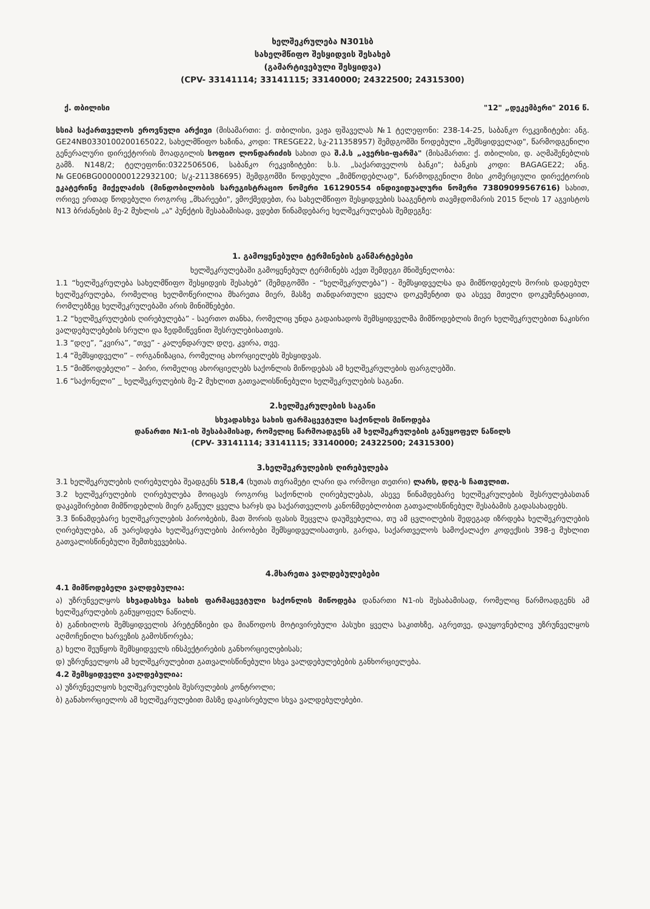ხელშეკრულება N301სბ
სახელმწიფო შესყიდვის შესახებ
(გამარტივებული შესყიდვა)
(CPV- 33141114; 33141115; 33140000; 24322500; 24315300)
ქ. თბილისი "12" „დეკემბერი" 2016 წ.
სსიპ საქართველოს ეროვნული არქივი (მისამართი: ქ. თბილისი, ვაჟა ფშაველას №1 ტელეფონი: 238-14-25, საბანკო რეკვიზიტები: ანგ. GE24NB0330100200165022, სახელმწიფო ხაზინა, კოდი: TRESGE22, სკ-211358957) შემდგომში წოდებული „შემსყიდველად", წარმოდგენილი გენერალური დირექტორის მოადგილის სოფიო ლონდარიძის სახით და შ.პ.ს „ავერსი-ფარმა" (მისამართი: ქ. თბილისი, დ. აღმაშენებლის გამზ. N148/2; ტელეფონი:0322506506, საბანკო რეკვიზიტები: ს.ს. „საქართველოს ბანკი"; ბანკის კოდი: BAGAGE22; ანგ.№GE06BG0000000122932100; ს/კ-211386695) შემდგომში წოდებული „მიმწოდებლად", წარმოდგენილი მისი კომერციული დირექტორის ეკატერინე მიქელაძის (მინდობილობის სარეგისტრაციო ნომერი 161290554 ინდივიდუალური ნომერი 73809099567616) სახით, ორივე ერთად წოდებული როგორც „მხარეები", ვმოქმედებთ, რა სახელმწიფო შესყიდვების სააგენტოს თავმჯდომარის 2015 წლის 17 აგვისტოს N13 ბრძანების მე-2 მუხლის „ა" პუნქტის შესაბამისად, ვდებთ წინამდებარე ხელშეკრულებას შემდეგზე:
1. გამოყენებული ტერმინების განმარტებები
ხელშეკრულებაში გამოყენებულ ტერმინებს აქვთ შემდეგი მნიშვნელობა:
1.1 “ხელშეკრულება სახელმწიფო შესყიდვის შესახებ” (შემდგომში - “ხელშეკრულება”) - შემსყიდველსა და მიმწოდებელს შორის დადებულ ხელშეკრულება, რომელიც ხელმოწერილია მხარეთა მიერ, მასზე თანდართული ყველა დოკუმენტით და ასევე მთელი დოკუმენტაციით, რომლებზეც ხელშეკრულებაში არის მინიშნებები.
1.2 “ხელშეკრულების ღირებულება” - საერთო თანხა, რომელიც უნდა გადაიხადოს შემსყიდველმა მიმწოდებლის მიერ ხელშეკრულებით ნაკისრი ვალდებულებების სრული და ზედმიწევნით შესრულებისათვის.
1.3 “დღე”, “კვირა”, “თვე” - კალენდარულ დღე, კვირა, თვე.
1.4 “შემსყიდველი” – ორგანიზაცია, რომელიც ახორციელებს შესყიდვას.
1.5 “მიმწოდებელი” – პირი, რომელიც ახორციელებს საქონლის მიწოდებას ამ ხელშეკრულების ფარგლებში.
1.6 “საქონელი” _ ხელშეკრულების მე-2 მუხლით გათვალისწინებული ხელშეკრულების საგანი.
2.ხელშეკრულების საგანი
სხვადასხვა სახის ფარმაცევტული საქონლის მიწოდება
დანართი №1-ის შესაბამისად, რომელიც წარმოადგენს ამ ხელშეკრულების განუყოფელ ნაწილს
(CPV- 33141114; 33141115; 33140000; 24322500; 24315300)
3.ხელშეკრულების ღირებულება
3.1 ხელშეკრულების ღირებულება შეადგენს 518,4 (ხუთას თვრამეტი ლარი და ორმოცი თეთრი) ლარს, დღგ-ს ჩათვლით.
3.2 ხელშეკრულების ღირებულება მოიცავს როგორც საქონლის ღირებულებას, ასევე წინამდებარე ხელშეკრულების შესრულებასთან დაკავშირებით მიმწოდებლის მიერ გაწეულ ყველა ხარჯს და საქართველოს კანონმდებლობით გათვალისწინებულ შესაბამის გადასახადებს.
3.3 წინამდებარე ხელშეკრულების პირობების, მათ შორის ფასის შეცვლა დაუშვებელია, თუ ამ ცვლილების შედეგად იზრდება ხელშეკრულების ღირებულება, ან უარესდება ხელშეკრულების პირობები შემსყიდველისათვის, გარდა, საქართველოს სამოქალაქო კოდექსის 398-ე მუხლით გათვალისწინებული შემთხვევებისა.
4.მხარეთა ვალდებულებები
4.1 მიმწოდებელი ვალდებულია:
ა) უზრუნველყოს სხვადასხვა სახის ფარმაცევტული საქონლის მიწოდება დანართი N1-ის შესაბამისად, რომელიც წარმოადგენს ამ ხელშეკრულების განუყოფელ ნაწილს.
ბ) განიხილოს შემსყიდველის პრეტენზიები და მიაწოდოს მოტივირებული პასუხი ყველა საკითხზე, აგრეთვე, დაუყოვნებლივ უზრუნველყოს აღმოჩენილი ხარვეზის გამოსწორება;
გ) ხელი შეუწყოს შემსყიდველს ინსპექტირების განხორციელებისას;
დ) უზრუნველყოს ამ ხელშეკრულებით გათვალისწინებული სხვა ვალდებულებების განხორციელება.
4.2 შემსყიდველი ვალდებულია:
ა) უზრუნველყოს ხელშეკრულების შესრულების კონტროლი;
ბ) განახორციელოს ამ ხელშეკრულებით მასზე დაკისრებული სხვა ვალდებულებები.